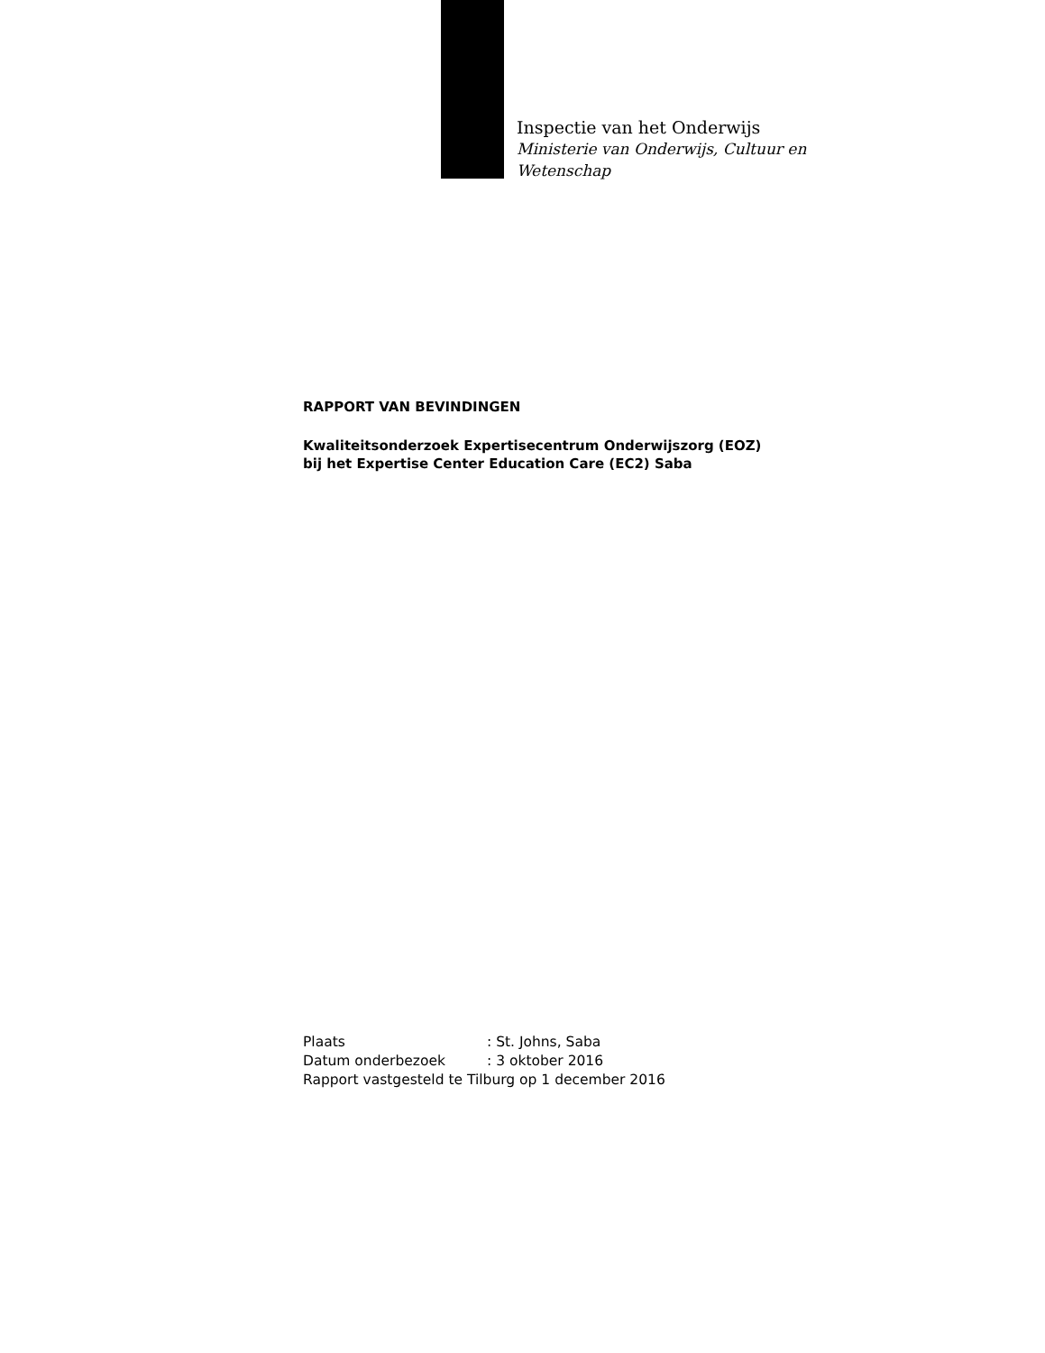Inspectie van het Onderwijs
Ministerie van Onderwijs, Cultuur en
Wetenschap
RAPPORT VAN BEVINDINGEN
Kwaliteitsonderzoek Expertisecentrum Onderwijszorg (EOZ)
bij het Expertise Center Education Care (EC2) Saba
Plaats: St. Johns, Saba
Datum onderbezoek: 3 oktober 2016
Rapport vastgesteld te Tilburg op 1 december 2016